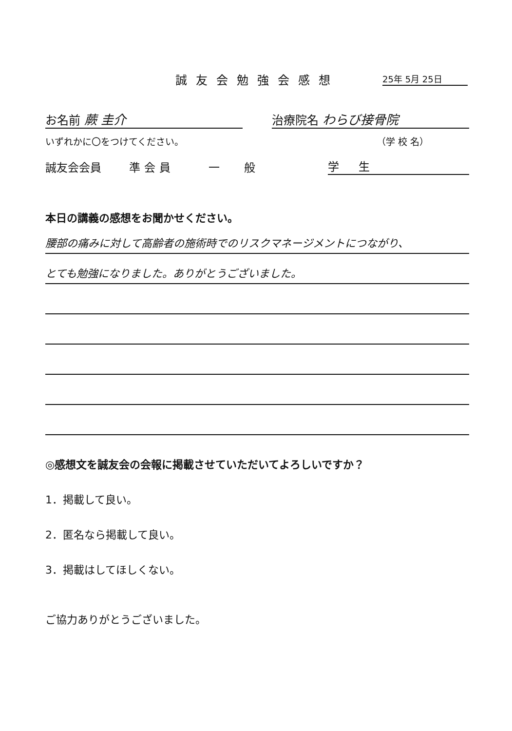誠友会勉強会感想 25年 5月 25日
お名前 蕨 圭介
治療院名 わらび接骨院
いずれかに〇をつけてください。
（学 校 名）
誠友会会員
準会員
一般
学生
本日の講義の感想をお聞かせください。
腰部の痛みに対して高齢者の施術時でのリスクマネージメントにつながり、
とても勉強になりました。ありがとうございました。
◎感想文を誠友会の会報に掲載させていただいてよろしいですか？
1．掲載して良い。
2．匿名なら掲載して良い。
3．掲載はしてほしくない。
ご協力ありがとうございました。